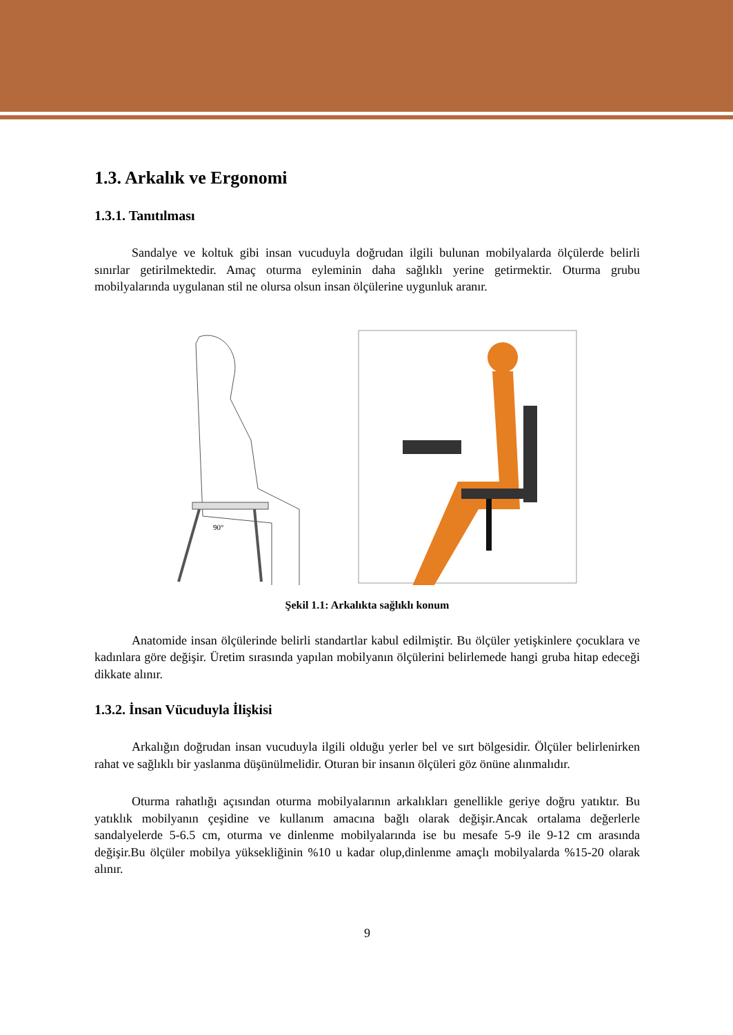1.3. Arkalık ve Ergonomi
1.3.1. Tanıtılması
Sandalye ve koltuk gibi insan vucuduyla doğrudan ilgili bulunan mobilyalarda ölçülerde belirli sınırlar getirilmektedir. Amaç oturma eyleminin daha sağlıklı yerine getirmektir. Oturma grubu mobilyalarında uygulanan stil ne olursa olsun insan ölçülerine uygunluk aranır.
90°
Şekil 1.1: Arkalıkta sağlıklı konum
Anatomide insan ölçülerinde belirli standartlar kabul edilmiştir. Bu ölçüler yetişkinlere çocuklara ve kadınlara göre değişir. Üretim sırasında yapılan mobilyanın ölçülerini belirlemede hangi gruba hitap edeceği dikkate alınır.
1.3.2. İnsan Vücuduyla İlişkisi
Arkalığın doğrudan insan vucuduyla ilgili olduğu yerler bel ve sırt bölgesidir. Ölçüler belirlenirken rahat ve sağlıklı bir yaslanma düşünülmelidir. Oturan bir insanın ölçüleri göz önüne alınmalıdır.
Oturma rahatlığı açısından oturma mobilyalarının arkalıkları genellikle geriye doğru yatıktır. Bu yatıklık mobilyanın çeşidine ve kullanım amacına bağlı olarak değişir.Ancak ortalama değerlerle sandalyelerde 5-6.5 cm, oturma ve dinlenme mobilyalarında ise bu mesafe 5-9 ile 9-12 cm arasında değişir.Bu ölçüler mobilya yüksekliğinin %10 u kadar olup,dinlenme amaçlı mobilyalarda %15-20 olarak alınır.
9